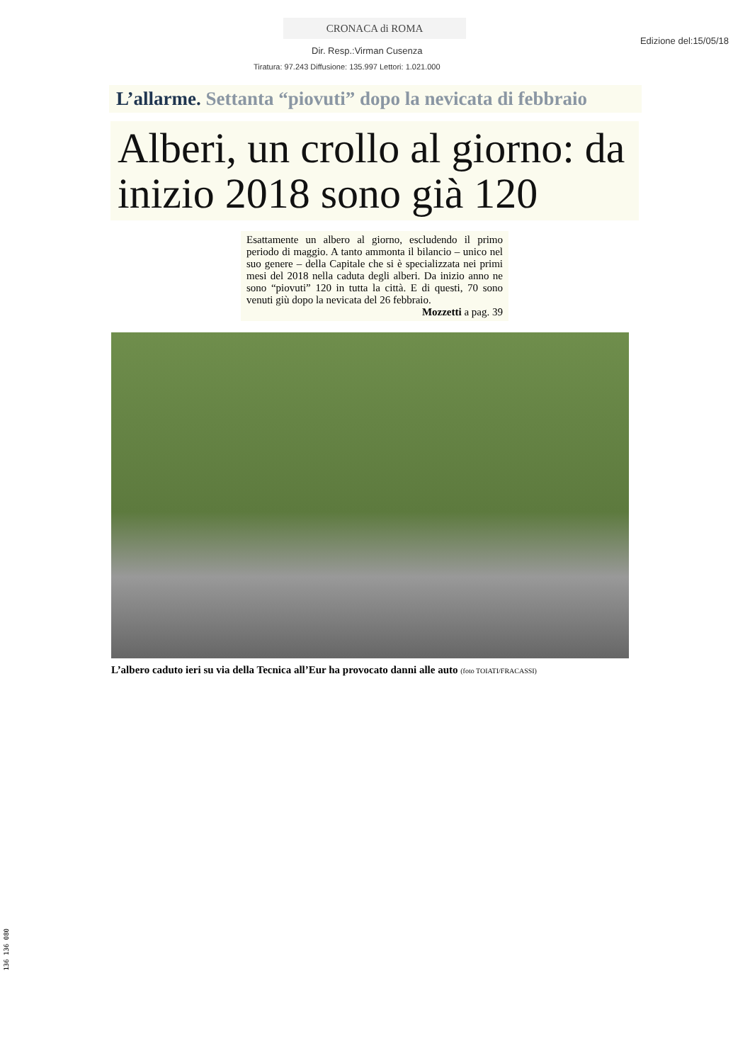CRONACA di ROMA
Edizione del:15/05/18
Dir. Resp.:Virman Cusenza
Tiratura: 97.243 Diffusione: 135.997 Lettori: 1.021.000
L’allarme. Settanta “piovuti” dopo la nevicata di febbraio
Alberi, un crollo al giorno: da inizio 2018 sono già 120
Esattamente un albero al giorno, escludendo il primo periodo di maggio. A tanto ammonta il bilancio – unico nel suo genere – della Capitale che si è specializzata nei primi mesi del 2018 nella caduta degli alberi. Da inizio anno ne sono “piovuti” 120 in tutta la città. E di questi, 70 sono venuti giù dopo la nevicata del 26 febbraio.
Mozzetti a pag. 39
L’albero caduto ieri su via della Tecnica all’Eur ha provocato danni alle auto (foto TOIATI/FRACASSI)
136 136 080